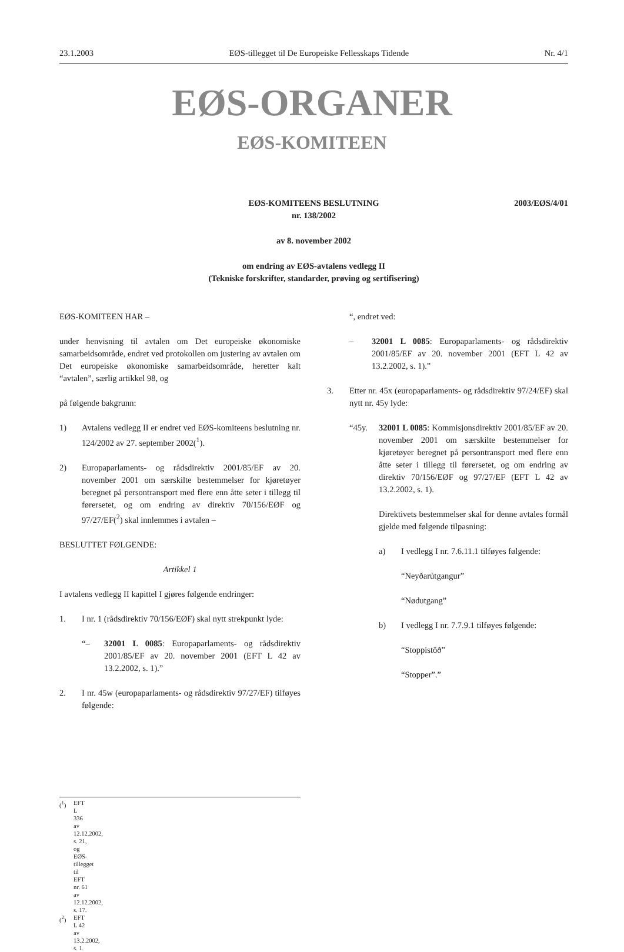23.1.2003 EØS-tillegget til De Europeiske Fellesskaps Tidende Nr. 4/1
EØS-ORGANER
EØS-KOMITEEN
2003/EØS/4/01
EØS-KOMITEENS BESLUTNING
nr. 138/2002
av 8. november 2002
om endring av EØS-avtalens vedlegg II
(Tekniske forskrifter, standarder, prøving og sertifisering)
EØS-KOMITEEN HAR –
under henvisning til avtalen om Det europeiske økonomiske samarbeidsområde, endret ved protokollen om justering av avtalen om Det europeiske økonomiske samarbeidsområde, heretter kalt “avtalen”, særlig artikkel 98, og
på følgende bakgrunn:
1) Avtalens vedlegg II er endret ved EØS-komiteens beslutning nr. 124/2002 av 27. september 2002(<sup>1</sup>).
2) Europaparlaments- og rådsdirektiv 2001/85/EF av 20. november 2001 om særskilte bestemmelser for kjøretøyer beregnet på persontransport med flere enn åtte seter i tillegg til førersetet, og om endring av direktiv 70/156/EØF og 97/27/EF(<sup>2</sup>) skal innlemmes i avtalen –
BESLUTTET FØLGENDE:
Artikkel 1
I avtalens vedlegg II kapittel I gjøres følgende endringer:
1. I nr. 1 (rådsdirektiv 70/156/EØF) skal nytt strekpunkt lyde:
“– 32001 L 0085: Europaparlaments- og rådsdirektiv 2001/85/EF av 20. november 2001 (EFT L 42 av 13.2.2002, s. 1).”
2. I nr. 45w (europaparlaments- og rådsdirektiv 97/27/EF) tilføyes følgende:
“, endret ved:
– 32001 L 0085: Europaparlaments- og rådsdirektiv 2001/85/EF av 20. november 2001 (EFT L 42 av 13.2.2002, s. 1).”
3. Etter nr. 45x (europaparlaments- og rådsdirektiv 97/24/EF) skal nytt nr. 45y lyde:
“45y. 32001 L 0085: Kommisjonsdirektiv 2001/85/EF av 20. november 2001 om særskilte bestemmelser for kjøretøyer beregnet på persontransport med flere enn åtte seter i tillegg til førersetet, og om endring av direktiv 70/156/EØF og 97/27/EF (EFT L 42 av 13.2.2002, s. 1).
Direktivets bestemmelser skal for denne avtales formål gjelde med følgende tilpasning:
a) I vedlegg I nr. 7.6.11.1 tilføyes følgende:
“Neyðarútgangur”
“Nødutgang”
b) I vedlegg I nr. 7.7.9.1 tilføyes følgende:
“Stoppistöð”
“Stopper”.”
(<sup>1</sup>) EFT L 336 av 12.12.2002, s. 21, og EØS-tillegget til EFT nr. 61 av 12.12.2002, s. 17.
(<sup>2</sup>) EFT L 42 av 13.2.2002, s. 1.